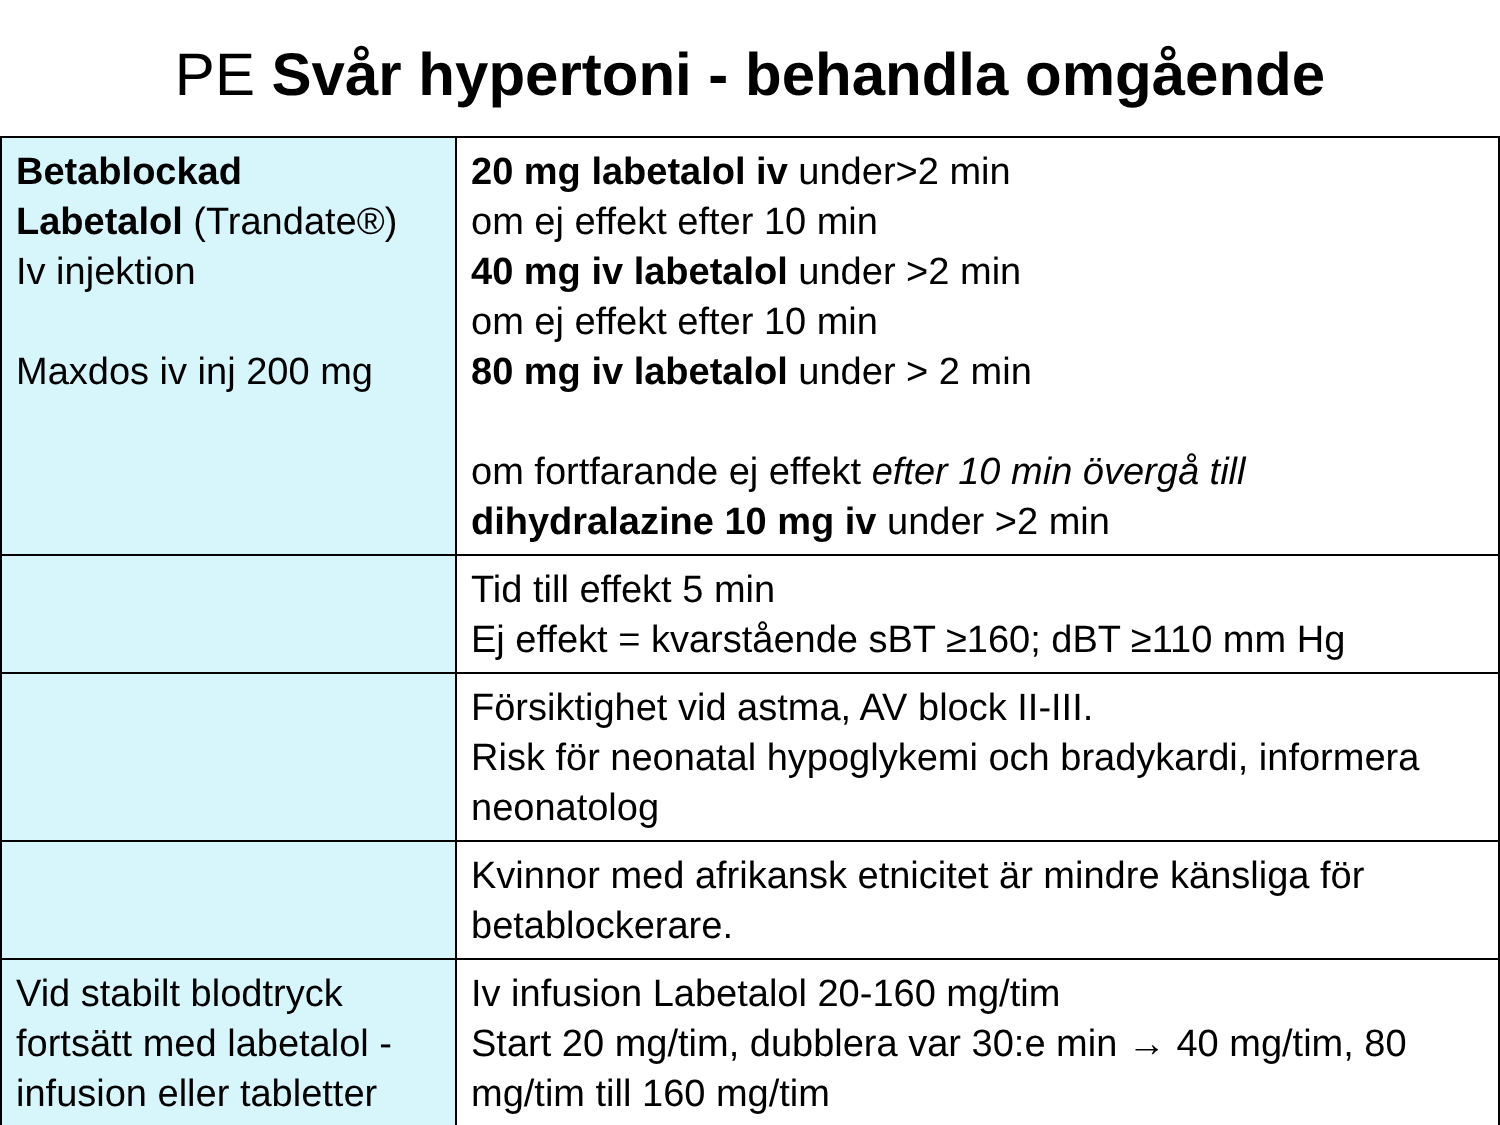PE Svår hypertoni - behandla omgående
| Betablockad Labetalol (Trandate®) Iv injektion Maxdos iv inj 200 mg | 20 mg labetalol iv under>2 min om ej effekt efter 10 min 40 mg iv labetalol under >2 min om ej effekt efter 10 min 80 mg iv labetalol under > 2 min om fortfarande ej effekt efter 10 min övergå till dihydralazine 10 mg iv under >2 min |
| | Tid till effekt 5 min Ej effekt = kvarstående sBT ≥160; dBT ≥110 mm Hg |
| | Försiktighet vid astma, AV block II-III. Risk för neonatal hypoglykemi och bradykardi, informera neonatolog |
| | Kvinnor med afrikansk etnicitet är mindre känsliga för betablockerare. |
| Vid stabilt blodtryck fortsätt med labetalol - infusion eller tabletter | Iv infusion Labetalol 20-160 mg/tim Start 20 mg/tim, dubblera var 30:e min → 40 mg/tim, 80 mg/tim till 160 mg/tim |